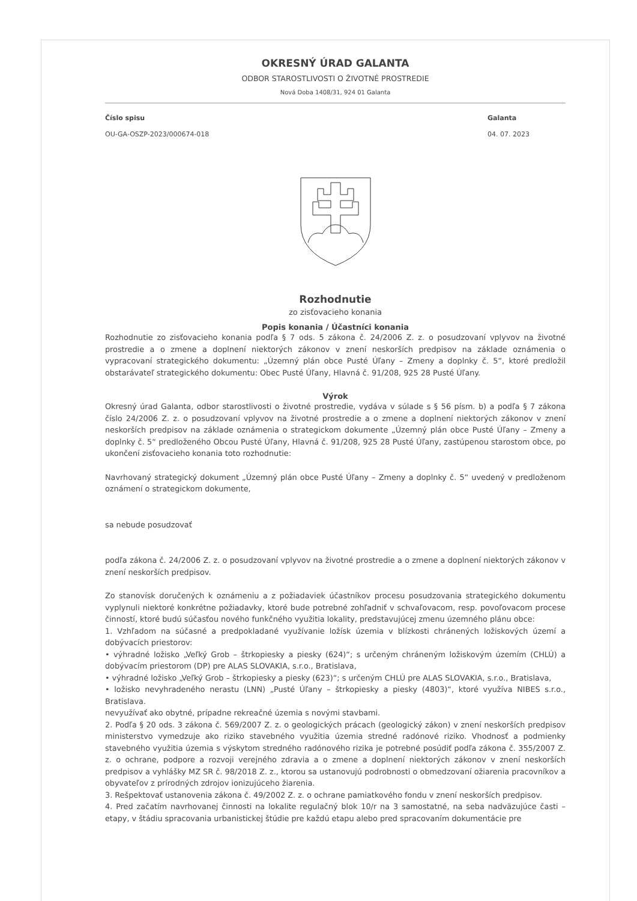OKRESNÝ ÚRAD GALANTA
ODBOR STAROSTLIVOSTI O ŽIVOTNÉ PROSTREDIE
Nová Doba 1408/31, 924 01 Galanta
Číslo spisu
OU-GA-OSZP-2023/000674-018
Galanta
04. 07. 2023
Rozhodnutie
zo zisťovacieho konania
Popis konania / Účastníci konania
Rozhodnutie zo zisťovacieho konania podľa § 7 ods. 5 zákona č. 24/2006 Z. z. o posudzovaní vplyvov na životné prostredie a o zmene a doplnení niektorých zákonov v znení neskorších predpisov na základe oznámenia o vypracovaní strategického dokumentu: „Územný plán obce Pusté Úľany – Zmeny a doplnky č. 5“, ktoré predložil obstarávateľ strategického dokumentu: Obec Pusté Úľany, Hlavná č. 91/208, 925 28 Pusté Úľany.
Výrok
Okresný úrad Galanta, odbor starostlivosti o životné prostredie, vydáva v súlade s § 56 písm. b) a podľa § 7 zákona číslo 24/2006 Z. z. o posudzovaní vplyvov na životné prostredie a o zmene a doplnení niektorých zákonov v znení neskorších predpisov na základe oznámenia o strategickom dokumente „Územný plán obce Pusté Úľany – Zmeny a doplnky č. 5“ predloženého Obcou Pusté Úľany, Hlavná č. 91/208, 925 28 Pusté Úľany, zastúpenou starostom obce, po ukončení zisťovacieho konania toto rozhodnutie:
Navrhovaný strategický dokument „Územný plán obce Pusté Úľany – Zmeny a doplnky č. 5“ uvedený v predloženom oznámení o strategickom dokumente,
sa nebude posudzovať
podľa zákona č. 24/2006 Z. z. o posudzovaní vplyvov na životné prostredie a o zmene a doplnení niektorých zákonov v znení neskorších predpisov.
Zo stanovísk doručených k oznámeniu a z požiadaviek účastníkov procesu posudzovania strategického dokumentu vyplynuli niektoré konkrétne požiadavky, ktoré bude potrebné zohľadniť v schvaľovacom, resp. povoľovacom procese činností, ktoré budú súčasťou nového funkčného využitia lokality, predstavujúcej zmenu územného plánu obce:
1. Vzhľadom na súčasné a predpokladané využívanie ložísk územia v blízkosti chránených ložiskových území a dobývacích priestorov:
• výhradné ložisko „Veľký Grob – štrkopiesky a piesky (624)“; s určeným chráneným ložiskovým územím (CHLÚ) a dobývacím priestorom (DP) pre ALAS SLOVAKIA, s.r.o., Bratislava,
• výhradné ložisko „Veľký Grob – štrkopiesky a piesky (623)“; s určeným CHLÚ pre ALAS SLOVAKIA, s.r.o., Bratislava,
• ložisko nevyhradeného nerastu (LNN) „Pusté Úľany – štrkopiesky a piesky (4803)“, ktoré využíva NIBES s.r.o., Bratislava.
nevyužívať ako obytné, prípadne rekreačné územia s novými stavbami.
2. Podľa § 20 ods. 3 zákona č. 569/2007 Z. z. o geologických prácach (geologický zákon) v znení neskorších predpisov ministerstvo vymedzuje ako riziko stavebného využitia územia stredné radónové riziko. Vhodnosť a podmienky stavebného využitia územia s výskytom stredného radónového rizika je potrebné posúdiť podľa zákona č. 355/2007 Z. z. o ochrane, podpore a rozvoji verejného zdravia a o zmene a doplnení niektorých zákonov v znení neskorších predpisov a vyhlášky MZ SR č. 98/2018 Z. z., ktorou sa ustanovujú podrobnosti o obmedzovaní ožiarenia pracovníkov a obyvateľov z prírodných zdrojov ionizujúceho žiarenia.
3. Rešpektovať ustanovenia zákona č. 49/2002 Z. z. o ochrane pamiatkového fondu v znení neskorších predpisov.
4. Pred začatím navrhovanej činnosti na lokalite regulačný blok 10/r na 3 samostatné, na seba nadväzujúce časti – etapy, v štádiu spracovania urbanistickej štúdie pre každú etapu alebo pred spracovaním dokumentácie pre